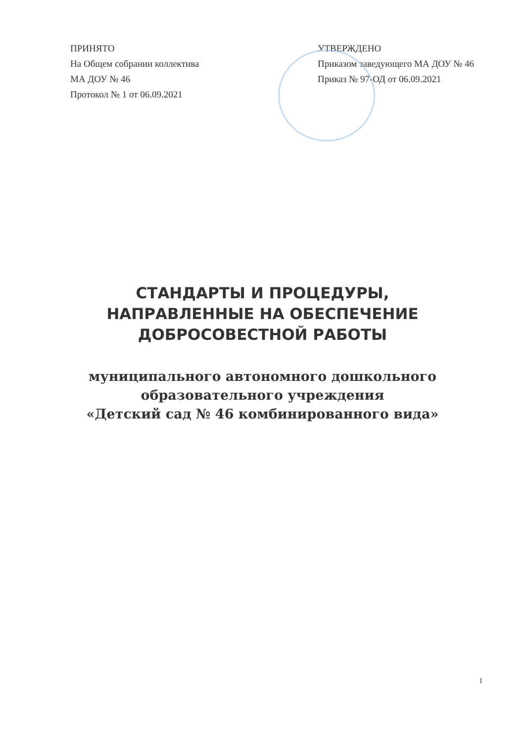ПРИНЯТО
На Общем собрании коллектива
МА ДОУ № 46
Протокол № 1 от 06.09.2021
УТВЕРЖДЕНО
Приказом заведующего МА ДОУ № 46
Приказ № 97-ОД от 06.09.2021
СТАНДАРТЫ И ПРОЦЕДУРЫ,
НАПРАВЛЕННЫЕ НА ОБЕСПЕЧЕНИЕ
ДОБРОСОВЕСТНОЙ РАБОТЫ
муниципального автономного дошкольного
образовательного учреждения
«Детский сад № 46 комбинированного вида»
1